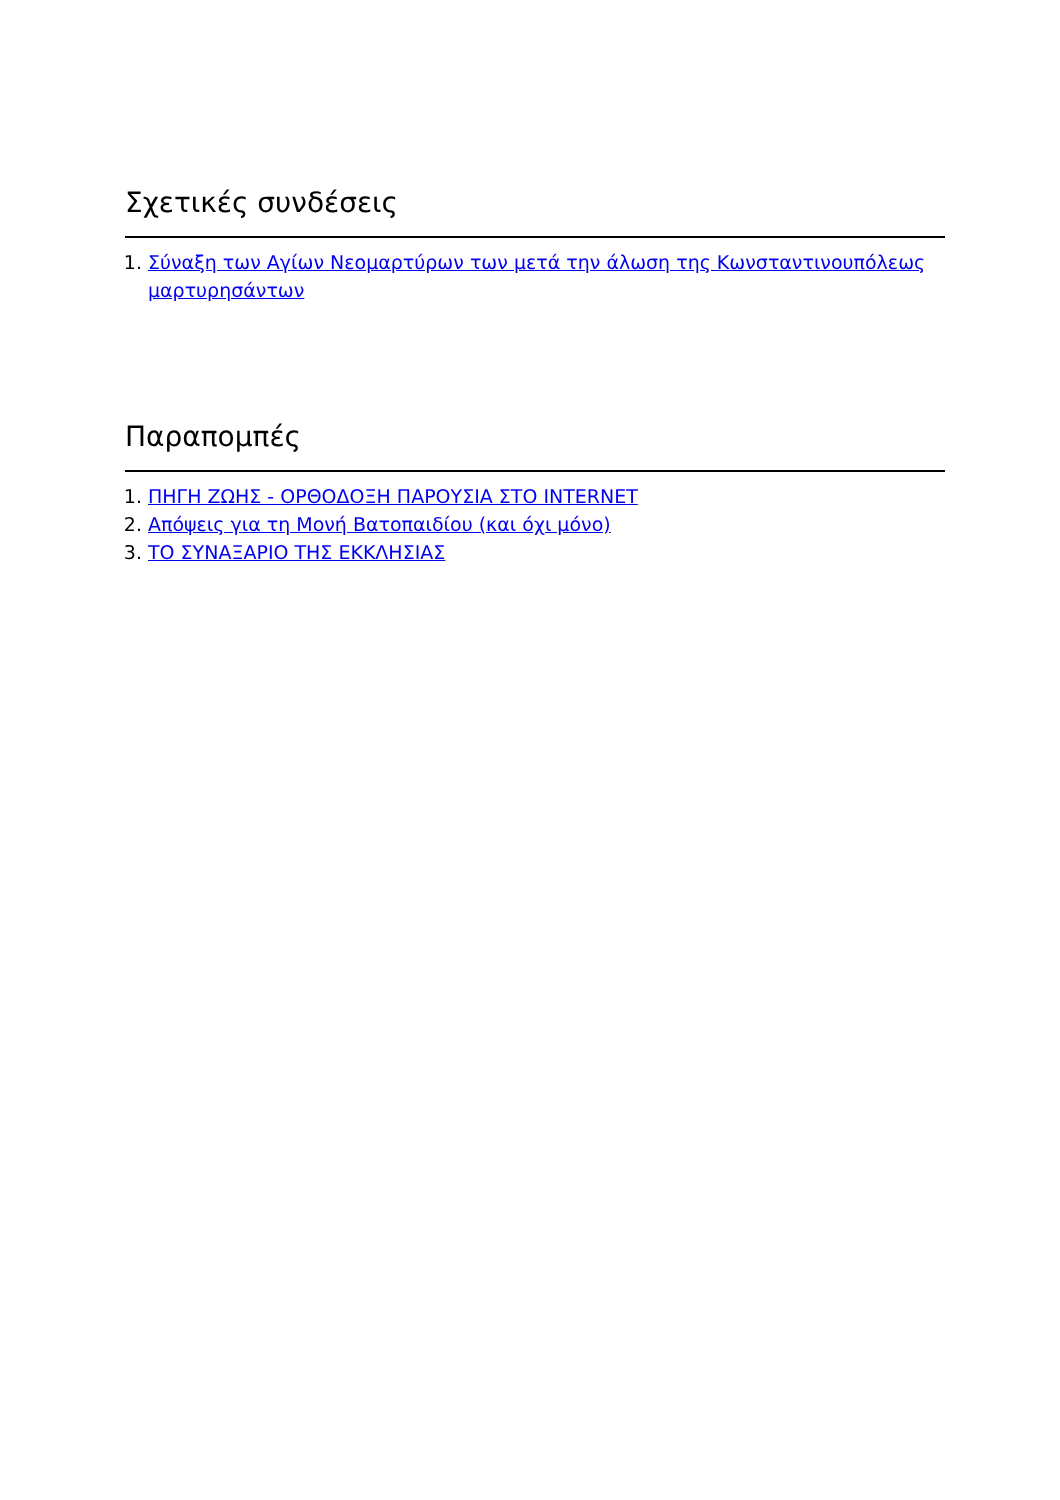Σχετικές συνδέσεις
1. Σύναξη των Αγίων Νεομαρτύρων των μετά την άλωση της Κωνσταντινουπόλεως μαρτυρησάντων
Παραπομπές
1. ΠΗΓΗ ΖΩΗΣ - ΟΡΘΟΔΟΞΗ ΠΑΡΟΥΣΙΑ ΣΤΟ INTERNET
2. Απόψεις για τη Μονή Βατοπαιδίου (και όχι μόνο)
3. ΤΟ ΣΥΝΑΞΑΡΙΟ ΤΗΣ ΕΚΚΛΗΣΙΑΣ